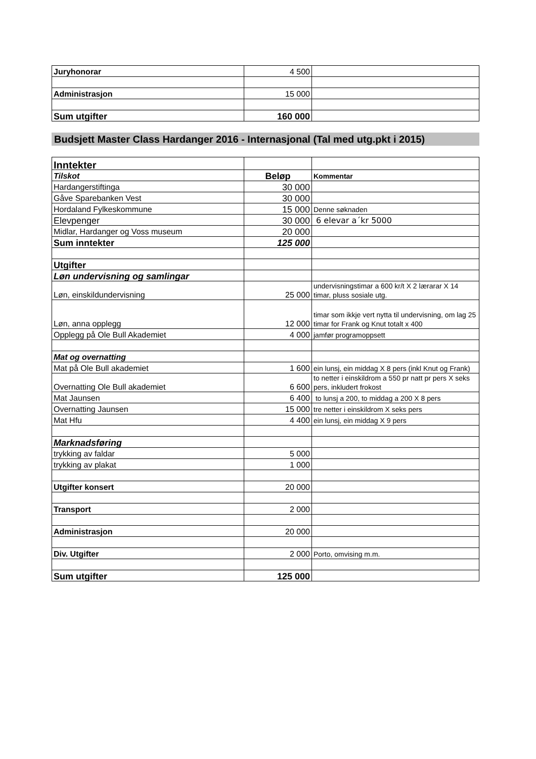| Juryhonorar | 4 500 | |
| Administrasjon | 15 000 | |
| Sum utgifter | 160 000 | |
Budsjett Master Class Hardanger 2016 - Internasjonal (Tal med utg.pkt i 2015)
| Inntekter | | |
| Tilskot | Beløp | Kommentar |
| Hardangerstiftinga | 30 000 | |
| Gåve Sparebanken Vest | 30 000 | |
| Hordaland Fylkeskommune | 15 000 | Denne søknaden |
| Elevpenger | 30 000 | 6 elevar a´kr 5000 |
| Midlar, Hardanger og Voss museum | 20 000 | |
| Sum inntekter | 125 000 | |
| Utgifter | | |
| Løn undervisning og samlingar | | |
| Løn, einskildundervisning | 25 000 | undervisningstimar a 600 kr/t X 2 lærarar X 14 timar, pluss sosiale utg. |
| Løn, anna opplegg | 12 000 | timar som ikkje vert nytta til undervisning, om lag 25 timar for Frank og Knut totalt x 400 |
| Opplegg på Ole Bull Akademiet | 4 000 | jamfør programoppsett |
| Mat og overnatting | | |
| Mat på Ole Bull akademiet | 1 600 | ein lunsj, ein middag X 8 pers (inkl Knut og Frank) |
| Overnatting Ole Bull akademiet | 6 600 | to netter i einskildrom a 550 pr natt pr pers X seks pers, inkludert frokost |
| Mat Jaunsen | 6 400 | to lunsj a 200, to middag a 200 X 8 pers |
| Overnatting Jaunsen | 15 000 | tre netter i einskildrom X seks pers |
| Mat Hfu | 4 400 | ein lunsj, ein middag X 9 pers |
| Marknadsføring | | |
| trykking av faldar | 5 000 | |
| trykking av plakat | 1 000 | |
| Utgifter konsert | 20 000 | |
| Transport | 2 000 | |
| Administrasjon | 20 000 | |
| Div. Utgifter | 2 000 | Porto, omvising m.m. |
| Sum utgifter | 125 000 | |